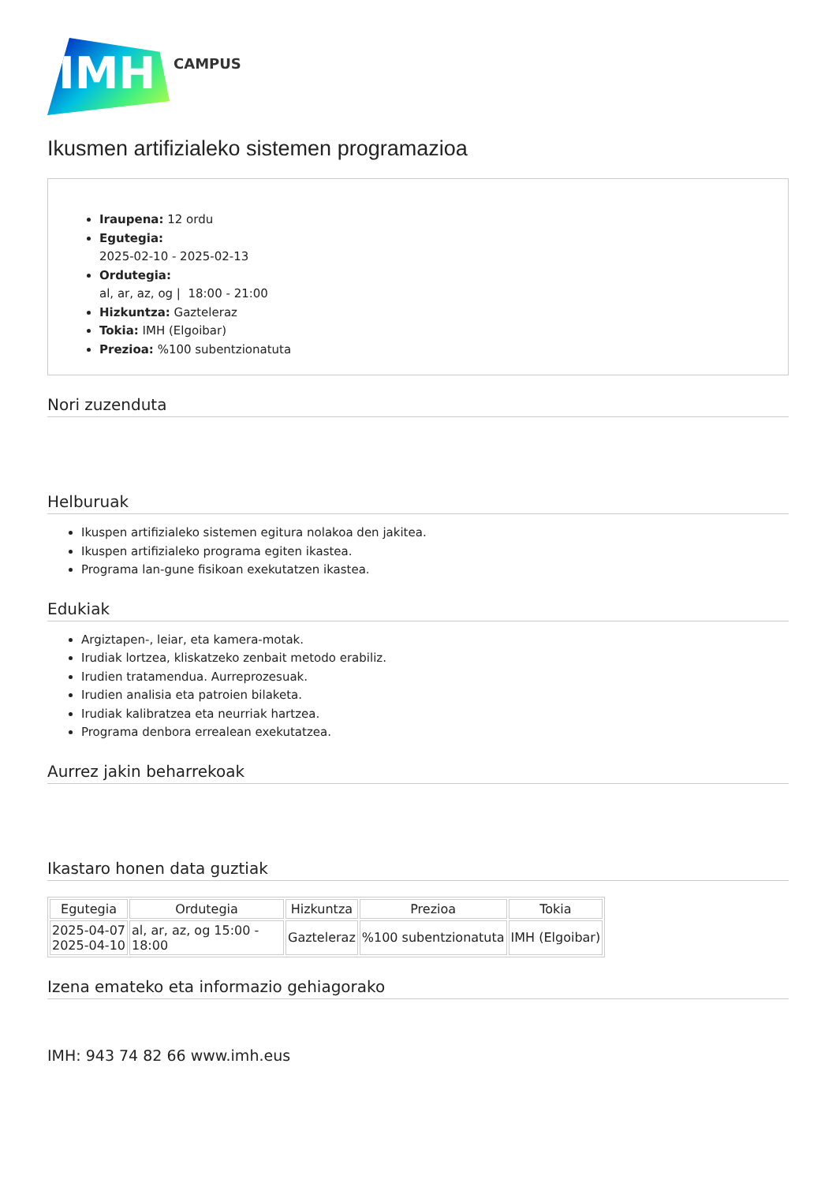IMH
CAMPUS
Ikusmen artifizialeko sistemen programazioa
Iraupena: 12 ordu
Egutegia:
2025-02-10 - 2025-02-13
Ordutegia:
al, ar, az, og | 18:00 - 21:00
Hizkuntza: Gazteleraz
Tokia: IMH (Elgoibar)
Prezioa: %100 subentzionatuta
Nori zuzenduta
Helburuak
Ikuspen artifizialeko sistemen egitura nolakoa den jakitea.
Ikuspen artifizialeko programa egiten ikastea.
Programa lan-gune fisikoan exekutatzen ikastea.
Edukiak
Argiztapen-, leiar, eta kamera-motak.
Irudiak lortzea, kliskatzeko zenbait metodo erabiliz.
Irudien tratamendua. Aurreprozesuak.
Irudien analisia eta patroien bilaketa.
Irudiak kalibratzea eta neurriak hartzea.
Programa denbora errealean exekutatzea.
Aurrez jakin beharrekoak
Ikastaro honen data guztiak
| Egutegia | Ordutegia | Hizkuntza | Prezioa | Tokia |
| --- | --- | --- | --- | --- |
| 2025-04-07 2025-04-10 | al, ar, az, og 15:00 - 18:00 | Gazteleraz | %100 subentzionatuta | IMH (Elgoibar) |
Izena emateko eta informazio gehiagorako
IMH: 943 74 82 66 www.imh.eus